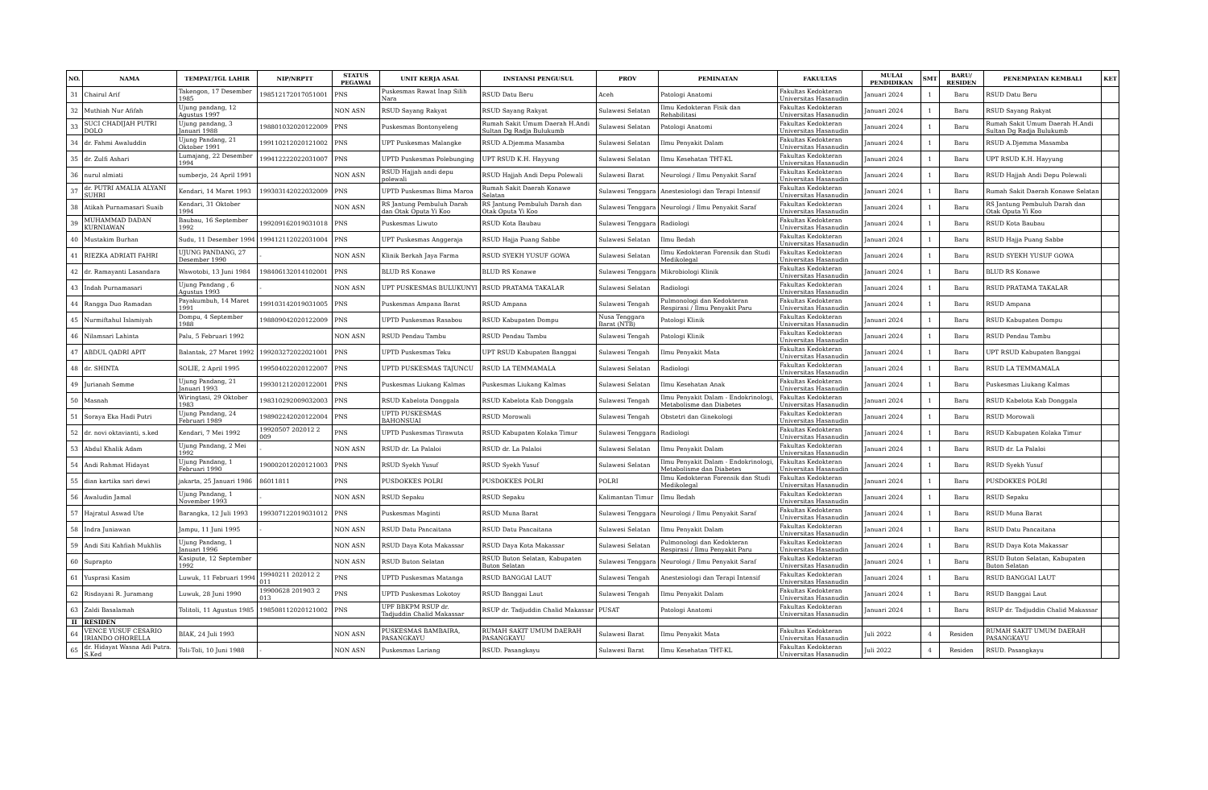| NO. | NAMA | TEMPAT/TGL LAHIR | NIP/NRPTT | STATUS PEGAWAI | UNIT KERJA ASAL | INSTANSI PENGUSUL | PROV | PEMINATAN | FAKULTAS | MULAI PENDIDIKAN | SMT | BARU/ RESIDEN | PENEMPATAN KEMBALI | KET |
| --- | --- | --- | --- | --- | --- | --- | --- | --- | --- | --- | --- | --- | --- | --- |
| 31 | Chairul Arif | Takengon, 17 Desember 1985 | 198512172017051001 | PNS | Puskesmas Rawat Inap Silih Nara | RSUD Datu Beru | Aceh | Patologi Anatomi | Fakultas Kedokteran Universitas Hasanudin | Januari 2024 | 1 | Baru | RSUD Datu Beru | |
| 32 | Muthiah Nur Afifah | Ujung pandang, 12 Agustus 1997 | | NON ASN | RSUD Sayang Rakyat | RSUD Sayang Rakyat | Sulawesi Selatan | Ilmu Kedokteran Fisik dan Rehabilitasi | Fakultas Kedokteran Universitas Hasanudin | Januari 2024 | 1 | Baru | RSUD Sayang Rakyat | |
| 33 | SUCI CHADIJAH PUTRI DOLO | Ujung pandang, 3 Januari 1988 | 198801032020122009 | PNS | Puskesmas Bontonyeleng | Rumah Sakit Umum Daerah H.Andi Sultan Dg Radja Bulukumb | Sulawesi Selatan | Patologi Anatomi | Fakultas Kedokteran Universitas Hasanudin | Januari 2024 | 1 | Baru | Rumah Sakit Umum Daerah H.Andi Sultan Dg Radja Bulukumb | |
| 34 | dr. Fahmi Awaluddin | Ujung Pandang, 21 Oktober 1991 | 199110212020121002 | PNS | UPT Puskesmas Malangke | RSUD A.Djemma Masamba | Sulawesi Selatan | Ilmu Penyakit Dalam | Fakultas Kedokteran Universitas Hasanudin | Januari 2024 | 1 | Baru | RSUD A.Djemma Masamba | |
| 35 | dr. Zulfi Ashari | Lumajang, 22 Desember 1994 | 199412222022031007 | PNS | UPTD Puskesmas Polebunging | UPT RSUD K.H. Hayyung | Sulawesi Selatan | Ilmu Kesehatan THT-KL | Fakultas Kedokteran Universitas Hasanudin | Januari 2024 | 1 | Baru | UPT RSUD K.H. Hayyung | |
| 36 | nurul almiati | sumberjo, 24 April 1991 | | NON ASN | RSUD Hajjah andi depu polewali | RSUD Hajjah Andi Depu Polewali | Sulawesi Barat | Neurologi / Ilmu Penyakit Saraf | Fakultas Kedokteran Universitas Hasanudin | Januari 2024 | 1 | Baru | RSUD Hajjah Andi Depu Polewali | |
| 37 | dr. PUTRI AMALIA ALYANI SUHRI | Kendari, 14 Maret 1993 | 199303142022032009 | PNS | UPTD Puskesmas Bima Maroa | Rumah Sakit Daerah Konawe Selatan | Sulawesi Tenggara | Anestesiologi dan Terapi Intensif | Fakultas Kedokteran Universitas Hasanudin | Januari 2024 | 1 | Baru | Rumah Sakit Daerah Konawe Selatan | |
| 38 | Atikah Purnamasari Suaib | Kendari, 31 Oktober 1994 | | NON ASN | RS Jantung Pembuluh Darah dan Otak Oputa Yi Koo | RS Jantung Pembuluh Darah dan Otak Oputa Yi Koo | Sulawesi Tenggara | Neurologi / Ilmu Penyakit Saraf | Fakultas Kedokteran Universitas Hasanudin | Januari 2024 | 1 | Baru | RS Jantung Pembuluh Darah dan Otak Oputa Yi Koo | |
| 39 | MUHAMMAD DADAN KURNIAWAN | Baubau, 16 September 1992 | 199209162019031018 | PNS | Puskesmas Liwuto | RSUD Kota Baubau | Sulawesi Tenggara | Radiologi | Fakultas Kedokteran Universitas Hasanudin | Januari 2024 | 1 | Baru | RSUD Kota Baubau | |
| 40 | Mustakim Burhan | Sudu, 11 Desember 1994 | 199412112022031004 | PNS | UPT Puskesmas Anggeraja | RSUD Hajja Puang Sabbe | Sulawesi Selatan | Ilmu Bedah | Fakultas Kedokteran Universitas Hasanudin | Januari 2024 | 1 | Baru | RSUD Hajja Puang Sabbe | |
| 41 | RIEZKA ADRIATI FAHRI | UJUNG PANDANG, 27 Desember 1990 | - | NON ASN | Klinik Berkah Jaya Farma | RSUD SYEKH YUSUF GOWA | Sulawesi Selatan | Ilmu Kedokteran Forensik dan Studi Medikolegal | Fakultas Kedokteran Universitas Hasanudin | Januari 2024 | 1 | Baru | RSUD SYEKH YUSUF GOWA | |
| 42 | dr. Ramayanti Lasandara | Wawotobi, 13 Juni 1984 | 198406132014102001 | PNS | BLUD RS Konawe | BLUD RS Konawe | Sulawesi Tenggara | Mikrobiologi Klinik | Fakultas Kedokteran Universitas Hasanudin | Januari 2024 | 1 | Baru | BLUD RS Konawe | |
| 43 | Indah Purnamasari | Ujung Pandang , 6 Agustus 1993 | - | NON ASN | UPT PUSKESMAS BULUKUNYI | RSUD PRATAMA TAKALAR | Sulawesi Selatan | Radiologi | Fakultas Kedokteran Universitas Hasanudin | Januari 2024 | 1 | Baru | RSUD PRATAMA TAKALAR | |
| 44 | Rangga Duo Ramadan | Payakumbuh, 14 Maret 1991 | 199103142019031005 | PNS | Puskesmas Ampana Barat | RSUD Ampana | Sulawesi Tengah | Pulmonologi dan Kedokteran Respirasi / Ilmu Penyakit Paru | Fakultas Kedokteran Universitas Hasanudin | Januari 2024 | 1 | Baru | RSUD Ampana | |
| 45 | Nurmiftahul Islamiyah | Dompu, 4 September 1988 | 198809042020122009 | PNS | UPTD Puskesmas Rasabou | RSUD Kabupaten Dompu | Nusa Tenggara Barat (NTB) | Patologi Klinik | Fakultas Kedokteran Universitas Hasanudin | Januari 2024 | 1 | Baru | RSUD Kabupaten Dompu | |
| 46 | Nilamsari Lahinta | Palu, 5 Februari 1992 | | NON ASN | RSUD Pendau Tambu | RSUD Pendau Tambu | Sulawesi Tengah | Patologi Klinik | Fakultas Kedokteran Universitas Hasanudin | Januari 2024 | 1 | Baru | RSUD Pendau Tambu | |
| 47 | ABDUL QADRI APIT | Balantak, 27 Maret 1992 | 199203272022021001 | PNS | UPTD Puskesmas Teku | UPT RSUD Kabupaten Banggai | Sulawesi Tengah | Ilmu Penyakit Mata | Fakultas Kedokteran Universitas Hasanudin | Januari 2024 | 1 | Baru | UPT RSUD Kabupaten Banggai | |
| 48 | dr. SHINTA | SOLIE, 2 April 1995 | 199504022020122007 | PNS | UPTD PUSKESMAS TAJUNCU | RSUD LA TEMMAMALA | Sulawesi Selatan | Radiologi | Fakultas Kedokteran Universitas Hasanudin | Januari 2024 | 1 | Baru | RSUD LA TEMMAMALA | |
| 49 | Jurianah Semme | Ujung Pandang, 21 Januari 1993 | 199301212020122001 | PNS | Puskesmas Liukang Kalmas | Puskesmas Liukang Kalmas | Sulawesi Selatan | Ilmu Kesehatan Anak | Fakultas Kedokteran Universitas Hasanudin | Januari 2024 | 1 | Baru | Puskesmas Liukang Kalmas | |
| 50 | Masnah | Wiringtasi, 29 Oktober 1983 | 198310292009032003 | PNS | RSUD Kabelota Donggala | RSUD Kabelota Kab Donggala | Sulawesi Tengah | Ilmu Penyakit Dalam - Endokrinologi, Metabolisme dan Diabetes | Fakultas Kedokteran Universitas Hasanudin | Januari 2024 | 1 | Baru | RSUD Kabelota Kab Donggala | |
| 51 | Soraya Eka Hadi Putri | Ujung Pandang, 24 Februari 1989 | 198902242020122004 | PNS | UPTD PUSKESMAS BAHONSUAI | RSUD Morowali | Sulawesi Tengah | Obstetri dan Ginekologi | Fakultas Kedokteran Universitas Hasanudin | Januari 2024 | 1 | Baru | RSUD Morowali | |
| 52 | dr. novi oktavianti, s.ked | Kendari, 7 Mei 1992 | 19920507 202012 2 009 | PNS | UPTD Puskesmas Tirawuta | RSUD Kabupaten Kolaka Timur | Sulawesi Tenggara | Radiologi | Fakultas Kedokteran Universitas Hasanudin | Januari 2024 | 1 | Baru | RSUD Kabupaten Kolaka Timur | |
| 53 | Abdul Khalik Adam | Ujung Pandang, 2 Mei 1992 | - | NON ASN | RSUD dr. La Palaloi | RSUD dr. La Palaloi | Sulawesi Selatan | Ilmu Penyakit Dalam | Fakultas Kedokteran Universitas Hasanudin | Januari 2024 | 1 | Baru | RSUD dr. La Palaloi | |
| 54 | Andi Rahmat Hidayat | Ujung Pandang, 1 Februari 1990 | 190002012020121003 | PNS | RSUD Syekh Yusuf | RSUD Syekh Yusuf | Sulawesi Selatan | Ilmu Penyakit Dalam - Endokrinologi, Metabolisme dan Diabetes | Fakultas Kedokteran Universitas Hasanudin | Januari 2024 | 1 | Baru | RSUD Syekh Yusuf | |
| 55 | dian kartika sari dewi | jakarta, 25 Januari 1986 | 86011811 | PNS | PUSDOKKES POLRI | PUSDOKKES POLRI | POLRI | Ilmu Kedokteran Forensik dan Studi Medikolegal | Fakultas Kedokteran Universitas Hasanudin | Januari 2024 | 1 | Baru | PUSDOKKES POLRI | |
| 56 | Awaludin Jamal | Ujung Pandang, 1 November 1993 | - | NON ASN | RSUD Sepaku | RSUD Sepaku | Kalimantan Timur | Ilmu Bedah | Fakultas Kedokteran Universitas Hasanudin | Januari 2024 | 1 | Baru | RSUD Sepaku | |
| 57 | Hajratul Aswad Ute | Barangka, 12 Juli 1993 | 199307122019031012 | PNS | Puskesmas Maginti | RSUD Muna Barat | Sulawesi Tenggara | Neurologi / Ilmu Penyakit Saraf | Fakultas Kedokteran Universitas Hasanudin | Januari 2024 | 1 | Baru | RSUD Muna Barat | |
| 58 | Indra Juniawan | Jampu, 11 Juni 1995 | - | NON ASN | RSUD Datu Pancaitana | RSUD Datu Pancaitana | Sulawesi Selatan | Ilmu Penyakit Dalam | Fakultas Kedokteran Universitas Hasanudin | Januari 2024 | 1 | Baru | RSUD Datu Pancaitana | |
| 59 | Andi Siti Kahfiah Mukhlis | Ujung Pandang, 1 Januari 1996 | | NON ASN | RSUD Daya Kota Makassar | RSUD Daya Kota Makassar | Sulawesi Selatan | Pulmonologi dan Kedokteran Respirasi / Ilmu Penyakit Paru | Fakultas Kedokteran Universitas Hasanudin | Januari 2024 | 1 | Baru | RSUD Daya Kota Makassar | |
| 60 | Suprapto | Kasipute, 12 September 1992 | | NON ASN | RSUD Buton Selatan | RSUD Buton Selatan, Kabupaten Buton Selatan | Sulawesi Tenggara | Neurologi / Ilmu Penyakit Saraf | Fakultas Kedokteran Universitas Hasanudin | Januari 2024 | 1 | Baru | RSUD Buton Selatan, Kabupaten Buton Selatan | |
| 61 | Yusprasi Kasim | Luwuk, 11 Februari 1994 | 19940211 202012 2 011 | PNS | UPTD Puskesmas Matanga | RSUD BANGGAI LAUT | Sulawesi Tengah | Anestesiologi dan Terapi Intensif | Fakultas Kedokteran Universitas Hasanudin | Januari 2024 | 1 | Baru | RSUD BANGGAI LAUT | |
| 62 | Risdayani R. Juramang | Luwuk, 28 Juni 1990 | 19900628 201903 2 013 | PNS | UPTD Puskesmas Lokotoy | RSUD Banggai Laut | Sulawesi Tengah | Ilmu Penyakit Dalam | Fakultas Kedokteran Universitas Hasanudin | Januari 2024 | 1 | Baru | RSUD Banggai Laut | |
| 63 | Zaldi Basalamah | Tolitoli, 11 Agustus 1985 | 198508112020121002 | PNS | UPF BBKPM RSUP dr. Tadjuddin Chalid Makassar | RSUP dr. Tadjuddin Chalid Makassar | PUSAT | Patologi Anatomi | Fakultas Kedokteran Universitas Hasanudin | Januari 2024 | 1 | Baru | RSUP dr. Tadjuddin Chalid Makassar | |
| II | RESIDEN | | | | | | | | | | | | | |
| 64 | VENCE YUSUF CESARIO IRIANDO OHORELLA | BIAK, 24 Juli 1993 | | NON ASN | PUSKESMAS BAMBAIRA, PASANGKAYU | RUMAH SAKIT UMUM DAERAH PASANGKAYU | Sulawesi Barat | Ilmu Penyakit Mata | Fakultas Kedokteran Universitas Hasanudin | Juli 2022 | 4 | Residen | RUMAH SAKIT UMUM DAERAH PASANGKAYU | |
| 65 | dr. Hidayat Wasna Adi Putra. S.Ked | Toli-Toli, 10 Juni 1988 | - | NON ASN | Puskesmas Lariang | RSUD. Pasangkayu | Sulawesi Barat | Ilmu Kesehatan THT-KL | Fakultas Kedokteran Universitas Hasanudin | Juli 2022 | 4 | Residen | RSUD. Pasangkayu | |